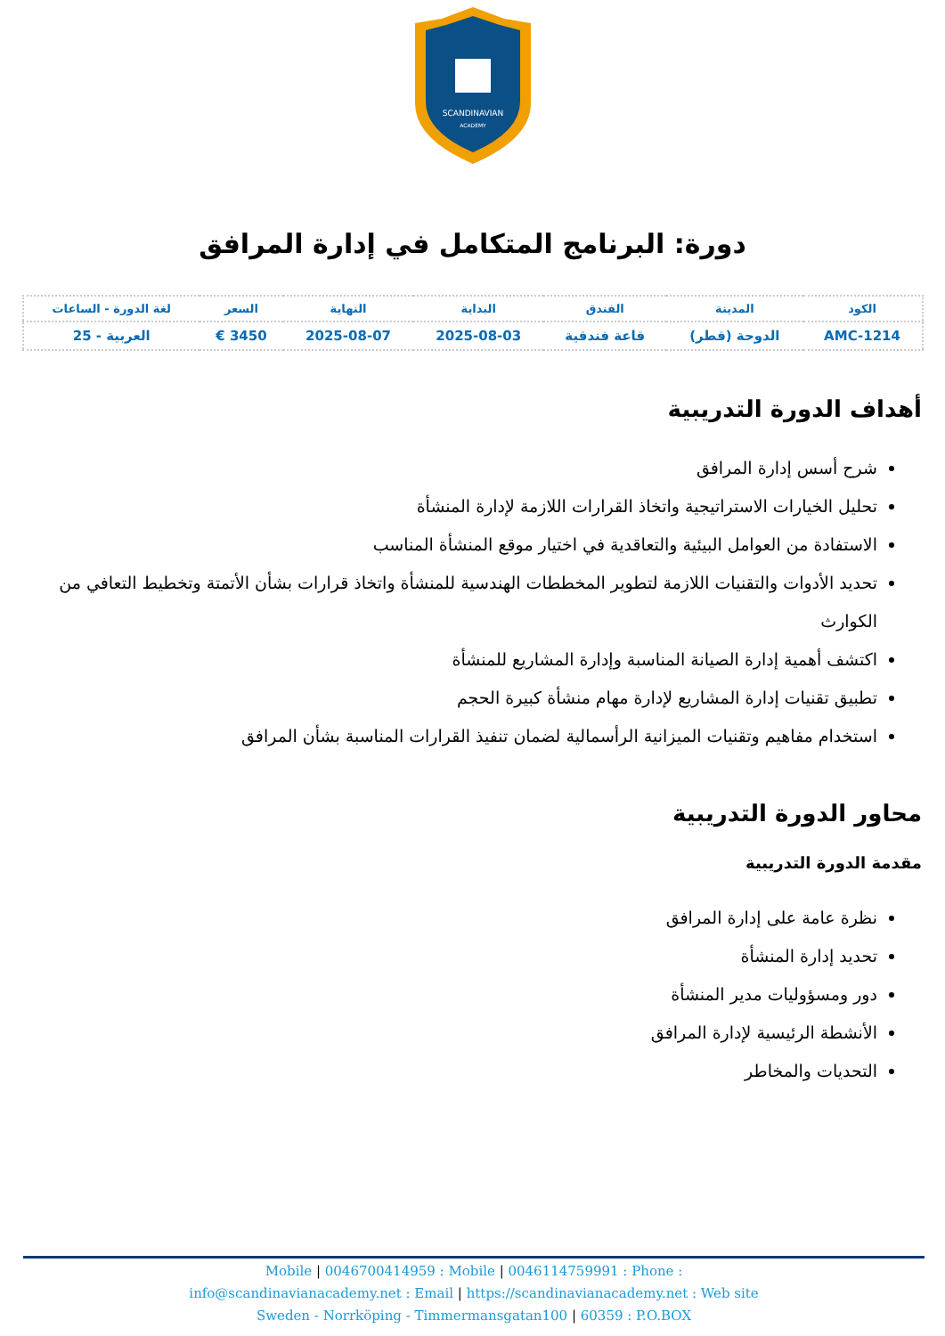SCANDINAVIAN
ACADEMY
دورة: البرنامج المتكامل في إدارة المرافق
| الكود | المدينة | الفندق | البداية | النهاية | السعر | لغة الدورة - الساعات |
| --- | --- | --- | --- | --- | --- | --- |
| AMC-1214 | الدوحة (قطر) | قاعة فندقية | 2025-08-03 | 2025-08-07 | 3450 € | العربية - 25 |
أهداف الدورة التدريبية
شرح أسس إدارة المرافق
تحليل الخيارات الاستراتيجية واتخاذ القرارات اللازمة لإدارة المنشأة
الاستفادة من العوامل البيئية والتعاقدية في اختيار موقع المنشأة المناسب
تحديد الأدوات والتقنيات اللازمة لتطوير المخططات الهندسية للمنشأة واتخاذ قرارات بشأن الأتمتة وتخطيط التعافي من الكوارث
اكتشف أهمية إدارة الصيانة المناسبة وإدارة المشاريع للمنشأة
تطبيق تقنيات إدارة المشاريع لإدارة مهام منشأة كبيرة الحجم
استخدام مفاهيم وتقنيات الميزانية الرأسمالية لضمان تنفيذ القرارات المناسبة بشأن المرافق
محاور الدورة التدريبية
مقدمة الدورة التدريبية
نظرة عامة على إدارة المرافق
تحديد إدارة المنشأة
دور ومسؤوليات مدير المنشأة
الأنشطة الرئيسية لإدارة المرافق
التحديات والمخاطر
Mobile | 0046700414959 : Mobile | 0046114759991 : Phone :
info@scandinavianacademy.net : Email | https://scandinavianacademy.net : Web site
Sweden - Norrköping - Timmermansgatan100 | 60359 : P.O.BOX